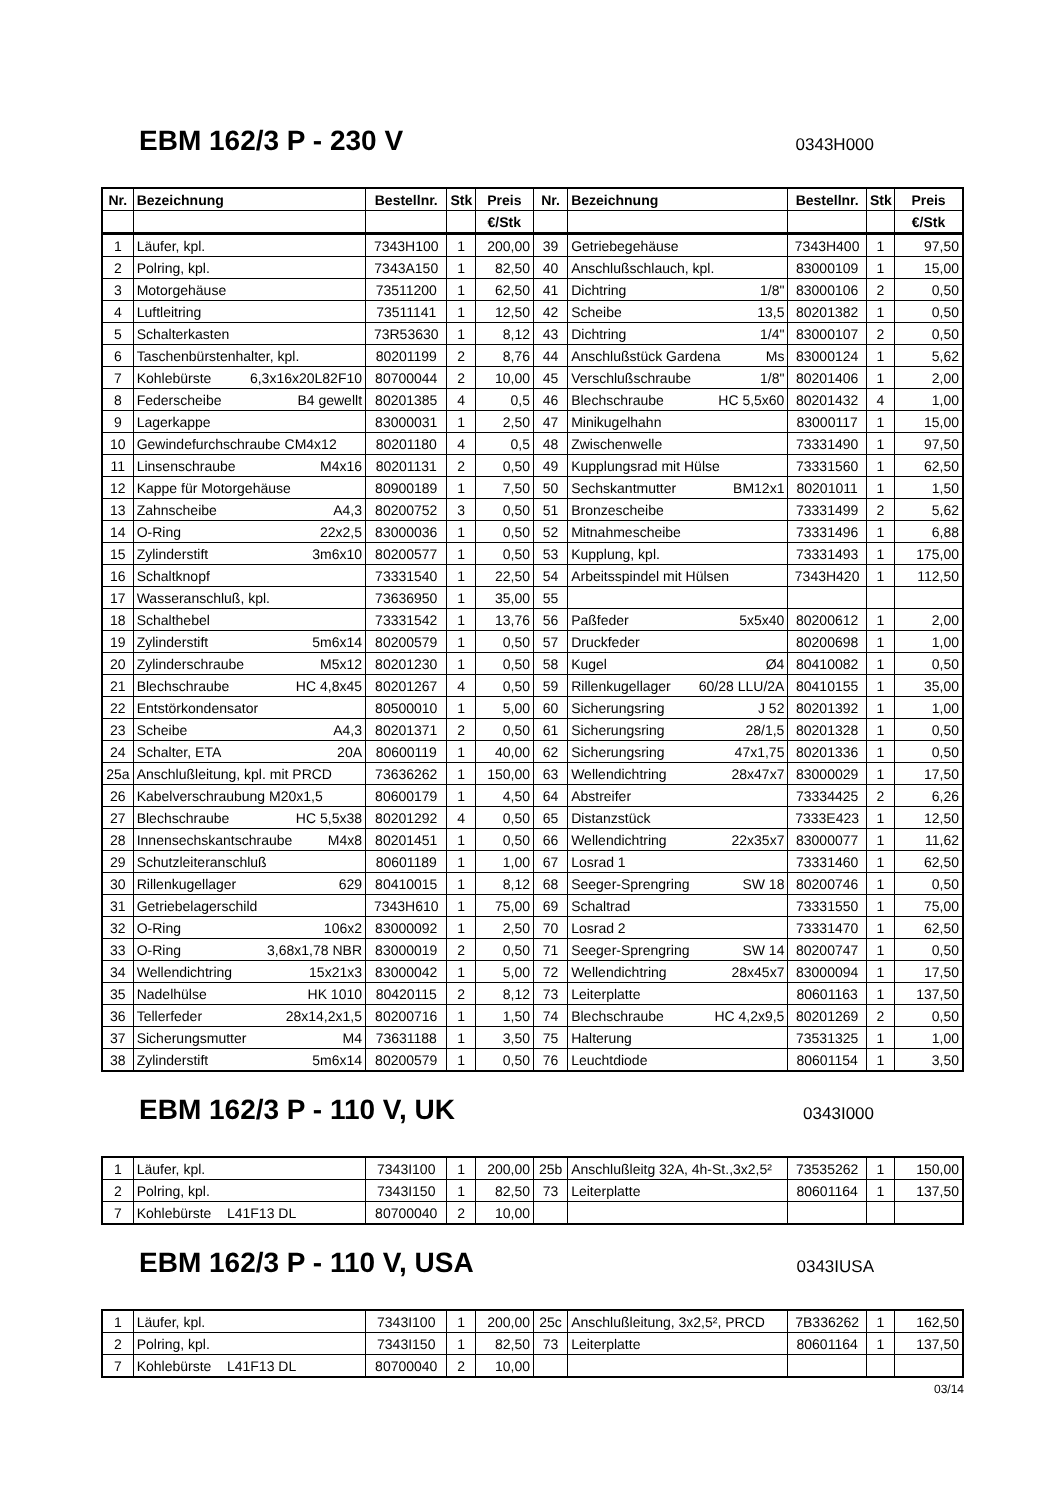EBM 162/3 P - 230 V
0343H000
| Nr. | Bezeichnung | Bestellnr. | Stk | Preis | Nr. | Bezeichnung | Bestellnr. | Stk | Preis |
| --- | --- | --- | --- | --- | --- | --- | --- | --- | --- |
| | | | | €/Stk | | | | | €/Stk |
| 1 | Läufer, kpl. | 7343H100 | 1 | 200,00 | 39 | Getriebegehäuse | 7343H400 | 1 | 97,50 |
| 2 | Polring, kpl. | 7343A150 | 1 | 82,50 | 40 | Anschlußschlauch, kpl. | 83000109 | 1 | 15,00 |
| 3 | Motorgehäuse | 73511200 | 1 | 62,50 | 41 | Dichtring 1/8" | 83000106 | 2 | 0,50 |
| 4 | Luftleitring | 73511141 | 1 | 12,50 | 42 | Scheibe 13,5 | 80201382 | 1 | 0,50 |
| 5 | Schalterkasten | 73R53630 | 1 | 8,12 | 43 | Dichtring 1/4" | 83000107 | 2 | 0,50 |
| 6 | Taschenbürstenhalter, kpl. | 80201199 | 2 | 8,76 | 44 | Anschlußstück Gardena Ms | 83000124 | 1 | 5,62 |
| 7 | Kohlebürste 6,3x16x20L82F10 | 80700044 | 2 | 10,00 | 45 | Verschlußschraube 1/8" | 80201406 | 1 | 2,00 |
| 8 | Federscheibe B4 gewellt | 80201385 | 4 | 0,5 | 46 | Blechschraube HC 5,5x60 | 80201432 | 4 | 1,00 |
| 9 | Lagerkappe | 83000031 | 1 | 2,50 | 47 | Minikugelhahn | 83000117 | 1 | 15,00 |
| 10 | Gewindefurchschraube CM4x12 | 80201180 | 4 | 0,5 | 48 | Zwischenwelle | 73331490 | 1 | 97,50 |
| 11 | Linsenschraube M4x16 | 80201131 | 2 | 0,50 | 49 | Kupplungsrad mit Hülse | 73331560 | 1 | 62,50 |
| 12 | Kappe für Motorgehäuse | 80900189 | 1 | 7,50 | 50 | Sechskantmutter BM12x1 | 80201011 | 1 | 1,50 |
| 13 | Zahnscheibe A4,3 | 80200752 | 3 | 0,50 | 51 | Bronzescheibe | 73331499 | 2 | 5,62 |
| 14 | O-Ring 22x2,5 | 83000036 | 1 | 0,50 | 52 | Mitnahmescheibe | 73331496 | 1 | 6,88 |
| 15 | Zylinderstift 3m6x10 | 80200577 | 1 | 0,50 | 53 | Kupplung, kpl. | 73331493 | 1 | 175,00 |
| 16 | Schaltknopf | 73331540 | 1 | 22,50 | 54 | Arbeitsspindel mit Hülsen | 7343H420 | 1 | 112,50 |
| 17 | Wasseranschluß, kpl. | 73636950 | 1 | 35,00 | 55 | | | | |
| 18 | Schalthebel | 73331542 | 1 | 13,76 | 56 | Paßfeder 5x5x40 | 80200612 | 1 | 2,00 |
| 19 | Zylinderstift 5m6x14 | 80200579 | 1 | 0,50 | 57 | Druckfeder | 80200698 | 1 | 1,00 |
| 20 | Zylinderschraube M5x12 | 80201230 | 1 | 0,50 | 58 | Kugel Ø4 | 80410082 | 1 | 0,50 |
| 21 | Blechschraube HC 4,8x45 | 80201267 | 4 | 0,50 | 59 | Rillenkugellager 60/28 LLU/2A | 80410155 | 1 | 35,00 |
| 22 | Entstörkondensator | 80500010 | 1 | 5,00 | 60 | Sicherungsring J 52 | 80201392 | 1 | 1,00 |
| 23 | Scheibe A4,3 | 80201371 | 2 | 0,50 | 61 | Sicherungsring 28/1,5 | 80201328 | 1 | 0,50 |
| 24 | Schalter, ETA 20A | 80600119 | 1 | 40,00 | 62 | Sicherungsring 47x1,75 | 80201336 | 1 | 0,50 |
| 25a | Anschlußleitung, kpl. mit PRCD | 73636262 | 1 | 150,00 | 63 | Wellendichtring 28x47x7 | 83000029 | 1 | 17,50 |
| 26 | Kabelverschraubung M20x1,5 | 80600179 | 1 | 4,50 | 64 | Abstreifer | 73334425 | 2 | 6,26 |
| 27 | Blechschraube HC 5,5x38 | 80201292 | 4 | 0,50 | 65 | Distanzstück | 7333E423 | 1 | 12,50 |
| 28 | Innensechskantschraube M4x8 | 80201451 | 1 | 0,50 | 66 | Wellendichtring 22x35x7 | 83000077 | 1 | 11,62 |
| 29 | Schutzleiteranschluß | 80601189 | 1 | 1,00 | 67 | Losrad 1 | 73331460 | 1 | 62,50 |
| 30 | Rillenkugellager 629 | 80410015 | 1 | 8,12 | 68 | Seeger-Sprengring SW 18 | 80200746 | 1 | 0,50 |
| 31 | Getriebelagerschild | 7343H610 | 1 | 75,00 | 69 | Schaltrad | 73331550 | 1 | 75,00 |
| 32 | O-Ring 106x2 | 83000092 | 1 | 2,50 | 70 | Losrad 2 | 73331470 | 1 | 62,50 |
| 33 | O-Ring 3,68x1,78 NBR | 83000019 | 2 | 0,50 | 71 | Seeger-Sprengring SW 14 | 80200747 | 1 | 0,50 |
| 34 | Wellendichtring 15x21x3 | 83000042 | 1 | 5,00 | 72 | Wellendichtring 28x45x7 | 83000094 | 1 | 17,50 |
| 35 | Nadelhülse HK 1010 | 80420115 | 2 | 8,12 | 73 | Leiterplatte | 80601163 | 1 | 137,50 |
| 36 | Tellerfeder 28x14,2x1,5 | 80200716 | 1 | 1,50 | 74 | Blechschraube HC 4,2x9,5 | 80201269 | 2 | 0,50 |
| 37 | Sicherungsmutter M4 | 73631188 | 1 | 3,50 | 75 | Halterung | 73531325 | 1 | 1,00 |
| 38 | Zylinderstift 5m6x14 | 80200579 | 1 | 0,50 | 76 | Leuchtdiode | 80601154 | 1 | 3,50 |
EBM 162/3 P - 110 V, UK
0343I000
| 1 | Läufer, kpl. | 7343I100 | 1 | 200,00 | 25b | Anschlußleitg 32A, 4h-St.,3x2,5² | 73535262 | 1 | 150,00 |
| 2 | Polring, kpl. | 7343I150 | 1 | 82,50 | 73 | Leiterplatte | 80601164 | 1 | 137,50 |
| 7 | Kohlebürste L41F13 DL | 80700040 | 2 | 10,00 | | | | | |
EBM 162/3 P - 110 V, USA
0343IUSA
| 1 | Läufer, kpl. | 7343I100 | 1 | 200,00 | 25c | Anschlußleitung, 3x2,5², PRCD | 7B336262 | 1 | 162,50 |
| 2 | Polring, kpl. | 7343I150 | 1 | 82,50 | 73 | Leiterplatte | 80601164 | 1 | 137,50 |
| 7 | Kohlebürste L41F13 DL | 80700040 | 2 | 10,00 | | | | | |
03/14